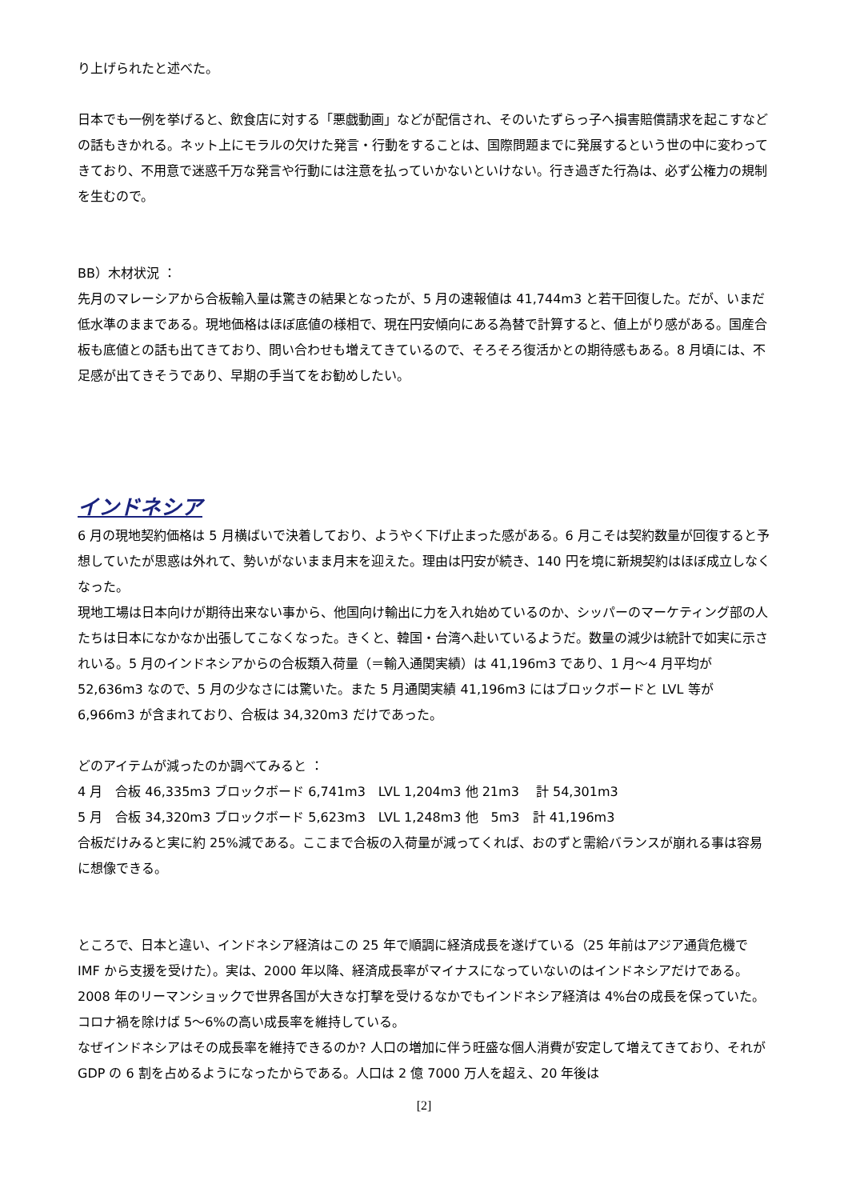り上げられたと述べた。
日本でも一例を挙げると、飲食店に対する「悪戯動画」などが配信され、そのいたずらっ子へ損害賠償請求を起こすなどの話もきかれる。ネット上にモラルの欠けた発言・行動をすることは、国際問題までに発展するという世の中に変わってきており、不用意で迷惑千万な発言や行動には注意を払っていかないといけない。行き過ぎた行為は、必ず公権力の規制を生むので。
BB）木材状況 ：
先月のマレーシアから合板輸入量は驚きの結果となったが、5 月の速報値は 41,744m3 と若干回復した。だが、いまだ低水準のままである。現地価格はほぼ底値の様相で、現在円安傾向にある為替で計算すると、値上がり感がある。国産合板も底値との話も出てきており、問い合わせも増えてきているので、そろそろ復活かとの期待感もある。8 月頃には、不足感が出てきそうであり、早期の手当てをお勧めしたい。
インドネシア
6 月の現地契約価格は 5 月横ばいで決着しており、ようやく下げ止まった感がある。6 月こそは契約数量が回復すると予想していたが思惑は外れて、勢いがないまま月末を迎えた。理由は円安が続き、140 円を境に新規契約はほぼ成立しなくなった。
現地工場は日本向けが期待出来ない事から、他国向け輸出に力を入れ始めているのか、シッパーのマーケティング部の人たちは日本になかなか出張してこなくなった。きくと、韓国・台湾へ赴いているようだ。数量の減少は統計で如実に示されいる。5 月のインドネシアからの合板類入荷量（＝輸入通関実績）は 41,196m3 であり、1 月～4 月平均が 52,636m3 なので、5 月の少なさには驚いた。また 5 月通関実績 41,196m3 にはブロックボードと LVL 等が 6,966m3 が含まれており、合板は 34,320m3 だけであった。
どのアイテムが減ったのか調べてみると ：
4 月　合板 46,335m3 ブロックボード 6,741m3　LVL 1,204m3 他 21m3　 計 54,301m3
5 月　合板 34,320m3 ブロックボード 5,623m3　LVL 1,248m3 他　5m3　計 41,196m3
合板だけみると実に約 25%減である。ここまで合板の入荷量が減ってくれば、おのずと需給バランスが崩れる事は容易に想像できる。
ところで、日本と違い、インドネシア経済はこの 25 年で順調に経済成長を遂げている（25 年前はアジア通貨危機で IMF から支援を受けた）。実は、2000 年以降、経済成長率がマイナスになっていないのはインドネシアだけである。2008 年のリーマンショックで世界各国が大きな打撃を受けるなかでもインドネシア経済は 4%台の成長を保っていた。コロナ禍を除けば 5～6%の高い成長率を維持している。
なぜインドネシアはその成長率を維持できるのか? 人口の増加に伴う旺盛な個人消費が安定して増えてきており、それが GDP の 6 割を占めるようになったからである。人口は 2 億 7000 万人を超え、20 年後は
[2]